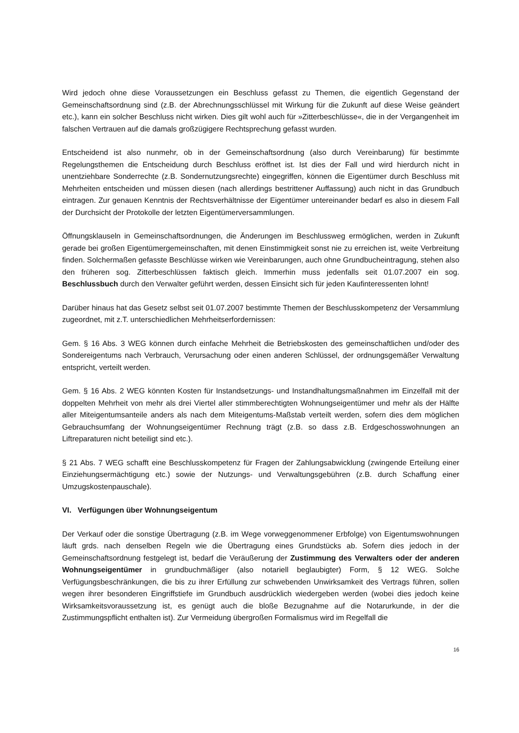Wird jedoch ohne diese Voraussetzungen ein Beschluss gefasst zu Themen, die eigentlich Gegenstand der Gemeinschaftsordnung sind (z.B. der Abrechnungsschlüssel mit Wirkung für die Zukunft auf diese Weise geändert etc.), kann ein solcher Beschluss nicht wirken. Dies gilt wohl auch für »Zitterbeschlüsse«, die in der Vergangenheit im falschen Vertrauen auf die damals großzügigere Rechtsprechung gefasst wurden.
Entscheidend ist also nunmehr, ob in der Gemeinschaftsordnung (also durch Vereinbarung) für bestimmte Regelungsthemen die Entscheidung durch Beschluss eröffnet ist. Ist dies der Fall und wird hierdurch nicht in unentziehbare Sonderrechte (z.B. Sondernutzungsrechte) eingegriffen, können die Eigentümer durch Beschluss mit Mehrheiten entscheiden und müssen diesen (nach allerdings bestrittener Auffassung) auch nicht in das Grundbuch eintragen. Zur genauen Kenntnis der Rechtsverhältnisse der Eigentümer untereinander bedarf es also in diesem Fall der Durchsicht der Protokolle der letzten Eigentümerversammlungen.
Öffnungsklauseln in Gemeinschaftsordnungen, die Änderungen im Beschlussweg ermöglichen, werden in Zukunft gerade bei großen Eigentümergemeinschaften, mit denen Einstimmigkeit sonst nie zu erreichen ist, weite Verbreitung finden. Solchermaßen gefasste Beschlüsse wirken wie Vereinbarungen, auch ohne Grundbucheintragung, stehen also den früheren sog. Zitterbeschlüssen faktisch gleich. Immerhin muss jedenfalls seit 01.07.2007 ein sog. Beschlussbuch durch den Verwalter geführt werden, dessen Einsicht sich für jeden Kaufinteressenten lohnt!
Darüber hinaus hat das Gesetz selbst seit 01.07.2007 bestimmte Themen der Beschlusskompetenz der Versammlung zugeordnet, mit z.T. unterschiedlichen Mehrheitserfordernissen:
Gem. § 16 Abs. 3 WEG können durch einfache Mehrheit die Betriebskosten des gemeinschaftlichen und/oder des Sondereigentums nach Verbrauch, Verursachung oder einen anderen Schlüssel, der ordnungsgemäßer Verwaltung entspricht, verteilt werden.
Gem. § 16 Abs. 2 WEG könnten Kosten für Instandsetzungs- und Instandhaltungsmaßnahmen im Einzelfall mit der doppelten Mehrheit von mehr als drei Viertel aller stimmberechtigten Wohnungseigentümer und mehr als der Hälfte aller Miteigentumsanteile anders als nach dem Miteigentums-Maßstab verteilt werden, sofern dies dem möglichen Gebrauchsumfang der Wohnungseigentümer Rechnung trägt (z.B. so dass z.B. Erdgeschosswohnungen an Liftreparaturen nicht beteiligt sind etc.).
§ 21 Abs. 7 WEG schafft eine Beschlusskompetenz für Fragen der Zahlungsabwicklung (zwingende Erteilung einer Einziehungsermächtigung etc.) sowie der Nutzungs- und Verwaltungsgebühren (z.B. durch Schaffung einer Umzugskostenpauschale).
VI. Verfügungen über Wohnungseigentum
Der Verkauf oder die sonstige Übertragung (z.B. im Wege vorweggenommener Erbfolge) von Eigentumswohnungen läuft grds. nach denselben Regeln wie die Übertragung eines Grundstücks ab. Sofern dies jedoch in der Gemeinschaftsordnung festgelegt ist, bedarf die Veräußerung der Zustimmung des Verwalters oder der anderen Wohnungseigentümer in grundbuchmäßiger (also notariell beglaubigter) Form, § 12 WEG. Solche Verfügungsbeschränkungen, die bis zu ihrer Erfüllung zur schwebenden Unwirksamkeit des Vertrags führen, sollen wegen ihrer besonderen Eingriffstiefe im Grundbuch ausdrücklich wiedergeben werden (wobei dies jedoch keine Wirksamkeitsvoraussetzung ist, es genügt auch die bloße Bezugnahme auf die Notarurkunde, in der die Zustimmungspflicht enthalten ist). Zur Vermeidung übergroßen Formalismus wird im Regelfall die
16